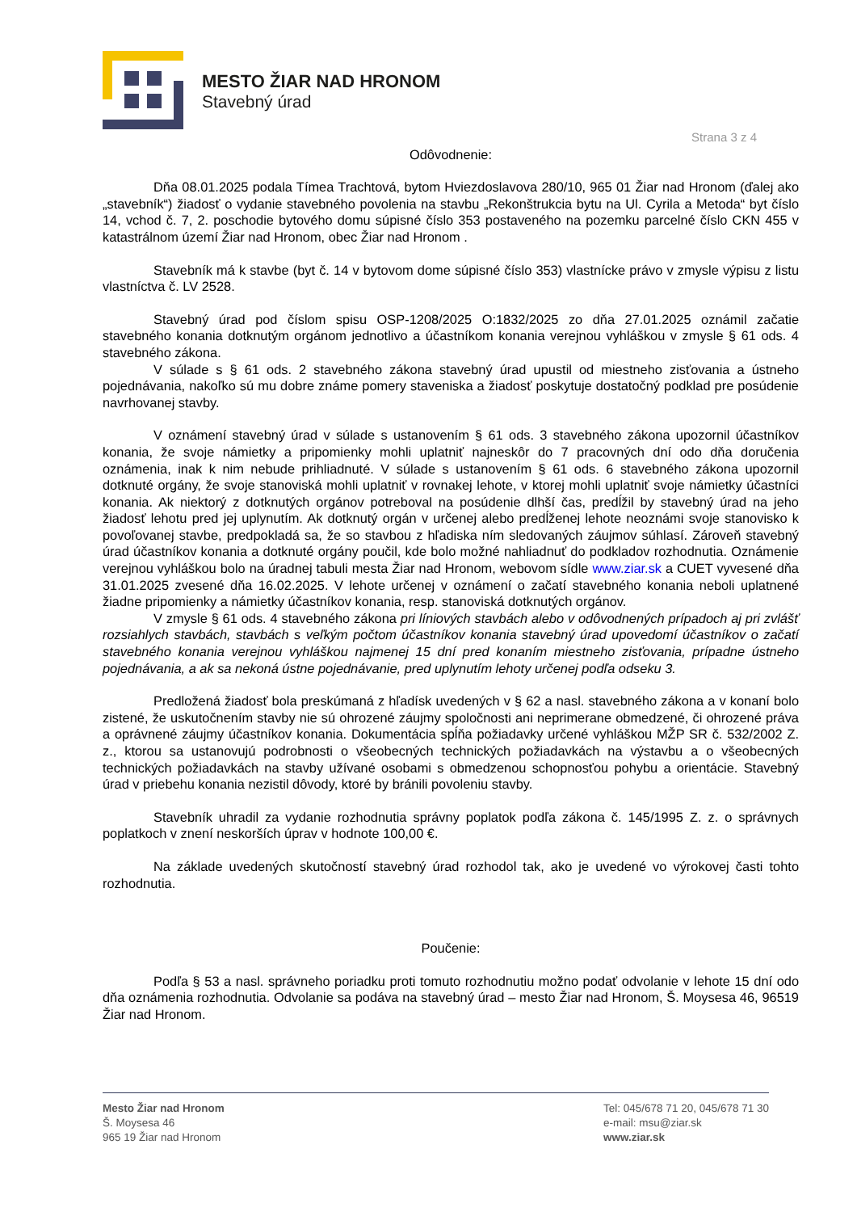MESTO ŽIAR NAD HRONOM
Stavebný úrad
Strana 3 z 4
Odôvodnenie:
Dňa 08.01.2025 podala Tímea Trachtová, bytom Hviezdoslavova 280/10, 965 01 Žiar nad Hronom (ďalej ako „stavebník“) žiadosť o vydanie stavebného povolenia na stavbu „Rekonštrukcia bytu na Ul. Cyrila a Metoda“ byt číslo 14, vchod č. 7, 2. poschodie bytového domu súpisné číslo 353 postaveného na pozemku parcelné číslo CKN 455 v katastrálnom území Žiar nad Hronom, obec Žiar nad Hronom .
Stavebník má k stavbe (byt č. 14 v bytovom dome súpisné číslo 353) vlastnícke právo v zmysle výpisu z listu vlastníctva č. LV 2528.
Stavebný úrad pod číslom spisu OSP-1208/2025 O:1832/2025 zo dňa 27.01.2025 oznámil začatie stavebného konania dotknutým orgánom jednotlivo a účastníkom konania verejnou vyhláškou v zmysle § 61 ods. 4 stavebného zákona.
V súlade s § 61 ods. 2 stavebného zákona stavebný úrad upustil od miestneho zisťovania a ústneho pojednávania, nakoľko sú mu dobre známe pomery staveniska a žiadosť poskytuje dostatočný podklad pre posúdenie navrhovanej stavby.
V oznámení stavebný úrad v súlade s ustanovením § 61 ods. 3 stavebného zákona upozornil účastníkov konania, že svoje námietky a pripomienky mohli uplatniť najneskôr do 7 pracovných dní odo dňa doručenia oznámenia, inak k nim nebude prihliadnuté. V súlade s ustanovením § 61 ods. 6 stavebného zákona upozornil dotknuté orgány, že svoje stanoviská mohli uplatniť v rovnakej lehote, v ktorej mohli uplatniť svoje námietky účastníci konania. Ak niektorý z dotknutých orgánov potreboval na posúdenie dlhší čas, predĺžil by stavebný úrad na jeho žiadosť lehotu pred jej uplynutím. Ak dotknutý orgán v určenej alebo predĺženej lehote neoznámi svoje stanovisko k povoľovanej stavbe, predpokladá sa, že so stavbou z hľadiska ním sledovaných záujmov súhlasí. Zároveň stavebný úrad účastníkov konania a dotknuté orgány poučil, kde bolo možné nahliadnuť do podkladov rozhodnutia. Oznámenie verejnou vyhláškou bolo na úradnej tabuli mesta Žiar nad Hronom, webovom sídle www.ziar.sk a CUET vyvesené dňa 31.01.2025 zvesené dňa 16.02.2025. V lehote určenej v oznámení o začatí stavebného konania neboli uplatnené žiadne pripomienky a námietky účastníkov konania, resp. stanoviská dotknutých orgánov.
V zmysle § 61 ods. 4 stavebného zákona pri líniových stavbách alebo v odôvodnených prípadoch aj pri zvlášť rozsiahlych stavbách, stavbách s veľkým počtom účastníkov konania stavebný úrad upovedomí účastníkov o začatí stavebného konania verejnou vyhláškou najmenej 15 dní pred konaním miestneho zisťovania, prípadne ústneho pojednávania, a ak sa nekoná ústne pojednávanie, pred uplynutím lehoty určenej podľa odseku 3.
Predložená žiadosť bola preskúmaná z hľadísk uvedených v § 62 a nasl. stavebného zákona a v konaní bolo zistené, že uskutočnením stavby nie sú ohrozené záujmy spoločnosti ani neprimerane obmedzené, či ohrozené práva a oprávnené záujmy účastníkov konania. Dokumentácia spĺňa požiadavky určené vyhláškou MŽP SR č. 532/2002 Z. z., ktorou sa ustanovujú podrobnosti o všeobecných technických požiadavkách na výstavbu a o všeobecných technických požiadavkách na stavby užívané osobami s obmedzenou schopnosťou pohybu a orientácie. Stavebný úrad v priebehu konania nezistil dôvody, ktoré by bránili povoleniu stavby.
Stavebník uhradil za vydanie rozhodnutia správny poplatok podľa zákona č. 145/1995 Z. z. o správnych poplatkoch v znení neskorších úprav v hodnote 100,00 €.
Na základe uvedených skutočností stavebný úrad rozhodol tak, ako je uvedené vo výrokovej časti tohto rozhodnutia.
Poučenie:
Podľa § 53 a nasl. správneho poriadku proti tomuto rozhodnutiu možno podať odvolanie v lehote 15 dní odo dňa oznámenia rozhodnutia. Odvolanie sa podáva na stavebný úrad – mesto Žiar nad Hronom, Š. Moysesa 46, 96519 Žiar nad Hronom.
Mesto Žiar nad Hronom
Š. Moysesa 46
965 19 Žiar nad Hronom
Tel: 045/678 71 20, 045/678 71 30
e-mail: msu@ziar.sk
www.ziar.sk